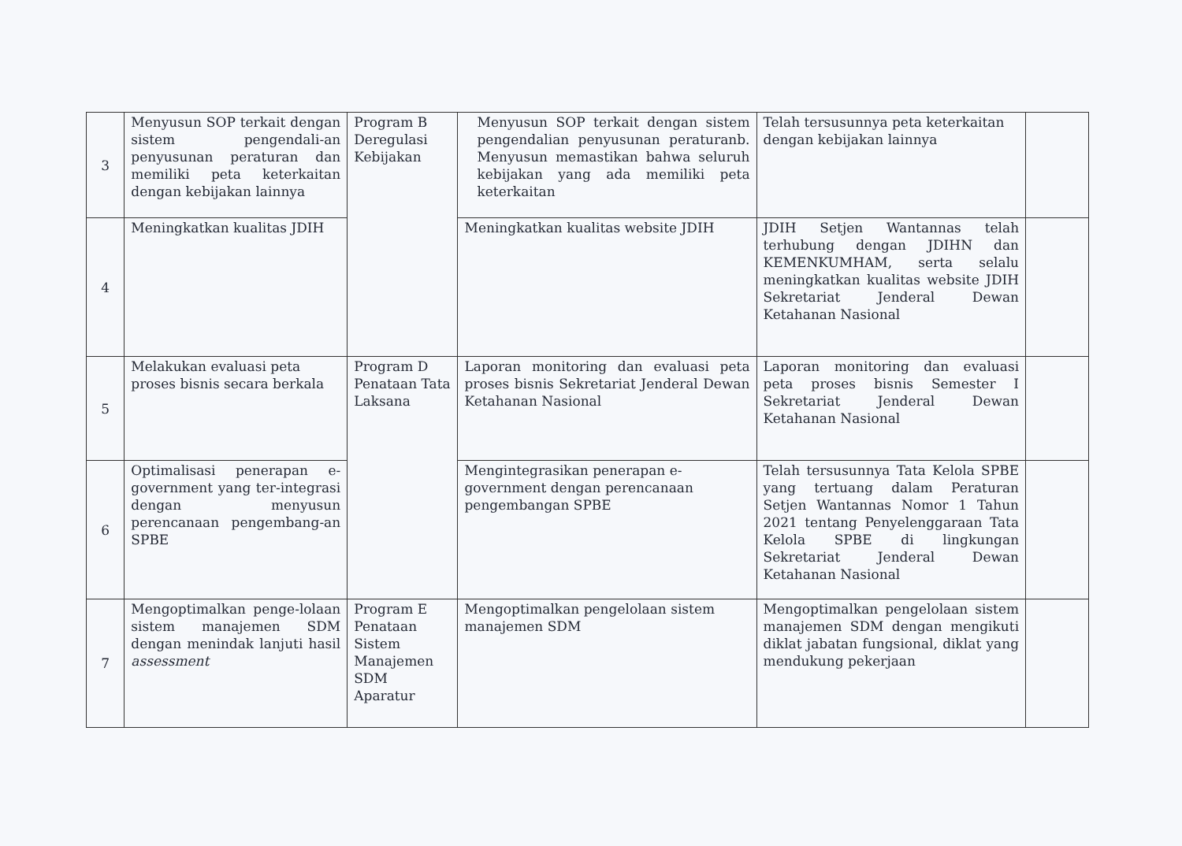| 3 | Menyusun SOP terkait dengan sistem pengendali-an penyusunan peraturan dan memiliki peta keterkaitan dengan kebijakan lainnya | Program B Deregulasi Kebijakan | Menyusun SOP terkait dengan sistem pengendalian penyusunan peraturanb. Menyusun memastikan bahwa seluruh kebijakan yang ada memiliki peta keterkaitan | Telah tersusunnya peta keterkaitan dengan kebijakan lainnya | |
| 4 | Meningkatkan kualitas JDIH | | Meningkatkan kualitas website JDIH | JDIH Setjen Wantannas telah terhubung dengan JDIHN dan KEMENKUMHAM, serta selalu meningkatkan kualitas website JDIH Sekretariat Jenderal Dewan Ketahanan Nasional | |
| 5 | Melakukan evaluasi peta proses bisnis secara berkala | Program D Penataan Tata Laksana | Laporan monitoring dan evaluasi peta proses bisnis Sekretariat Jenderal Dewan Ketahanan Nasional | Laporan monitoring dan evaluasi peta proses bisnis Semester I Sekretariat Jenderal Dewan Ketahanan Nasional | |
| 6 | Optimalisasi penerapan e-government yang ter-integrasi dengan menyusun perencanaan pengembang-an SPBE | | Mengintegrasikan penerapan e-government dengan perencanaan pengembangan SPBE | Telah tersusunnya Tata Kelola SPBE yang tertuang dalam Peraturan Setjen Wantannas Nomor 1 Tahun 2021 tentang Penyelenggaraan Tata Kelola SPBE di lingkungan Sekretariat Jenderal Dewan Ketahanan Nasional | |
| 7 | Mengoptimalkan penge-lolaan sistem manajemen SDM dengan menindak lanjuti hasil assessment | Program E Penataan Sistem Manajemen SDM Aparatur | Mengoptimalkan pengelolaan sistem manajemen SDM | Mengoptimalkan pengelolaan sistem manajemen SDM dengan mengikuti diklat jabatan fungsional, diklat yang mendukung pekerjaan | |